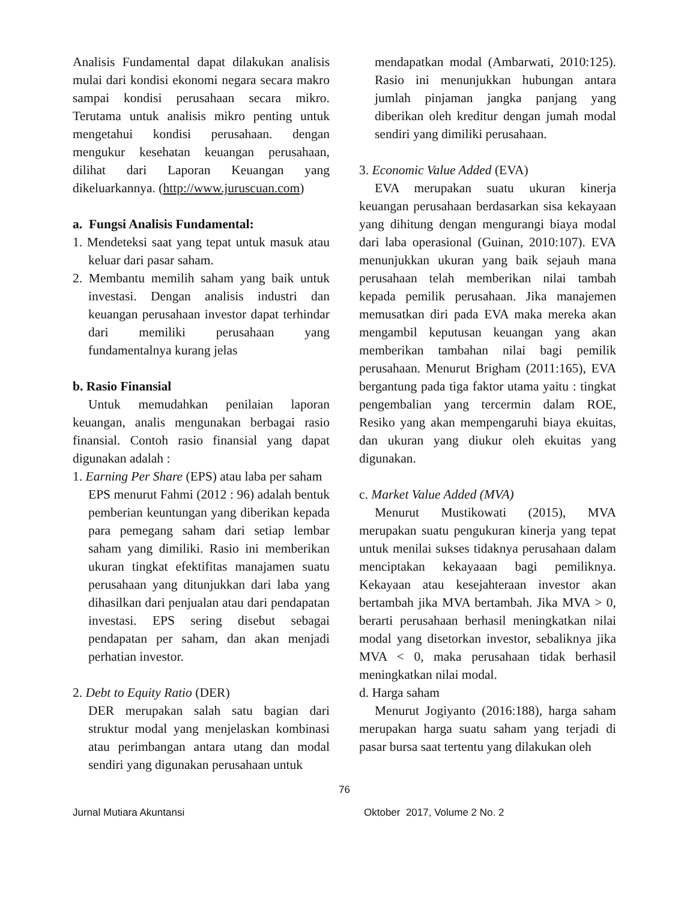Analisis Fundamental dapat dilakukan analisis mulai dari kondisi ekonomi negara secara makro sampai kondisi perusahaan secara mikro. Terutama untuk analisis mikro penting untuk mengetahui kondisi perusahaan. dengan mengukur kesehatan keuangan perusahaan, dilihat dari Laporan Keuangan yang dikeluarkannya. (http://www.juruscuan.com)
a. Fungsi Analisis Fundamental:
1. Mendeteksi saat yang tepat untuk masuk atau keluar dari pasar saham.
2. Membantu memilih saham yang baik untuk investasi. Dengan analisis industri dan keuangan perusahaan investor dapat terhindar dari memiliki perusahaan yang fundamentalnya kurang jelas
b. Rasio Finansial
Untuk memudahkan penilaian laporan keuangan, analis mengunakan berbagai rasio finansial. Contoh rasio finansial yang dapat digunakan adalah :
1. Earning Per Share (EPS) atau laba per saham
EPS menurut Fahmi (2012 : 96) adalah bentuk pemberian keuntungan yang diberikan kepada para pemegang saham dari setiap lembar saham yang dimiliki. Rasio ini memberikan ukuran tingkat efektifitas manajamen suatu perusahaan yang ditunjukkan dari laba yang dihasilkan dari penjualan atau dari pendapatan investasi. EPS sering disebut sebagai pendapatan per saham, dan akan menjadi perhatian investor.
2. Debt to Equity Ratio (DER)
DER merupakan salah satu bagian dari struktur modal yang menjelaskan kombinasi atau perimbangan antara utang dan modal sendiri yang digunakan perusahaan untuk
mendapatkan modal (Ambarwati, 2010:125). Rasio ini menunjukkan hubungan antara jumlah pinjaman jangka panjang yang diberikan oleh kreditur dengan jumah modal sendiri yang dimiliki perusahaan.
3. Economic Value Added (EVA)
EVA merupakan suatu ukuran kinerja keuangan perusahaan berdasarkan sisa kekayaan yang dihitung dengan mengurangi biaya modal dari laba operasional (Guinan, 2010:107). EVA menunjukkan ukuran yang baik sejauh mana perusahaan telah memberikan nilai tambah kepada pemilik perusahaan. Jika manajemen memusatkan diri pada EVA maka mereka akan mengambil keputusan keuangan yang akan memberikan tambahan nilai bagi pemilik perusahaan. Menurut Brigham (2011:165), EVA bergantung pada tiga faktor utama yaitu : tingkat pengembalian yang tercermin dalam ROE, Resiko yang akan mempengaruhi biaya ekuitas, dan ukuran yang diukur oleh ekuitas yang digunakan.
c. Market Value Added (MVA)
Menurut Mustikowati (2015), MVA merupakan suatu pengukuran kinerja yang tepat untuk menilai sukses tidaknya perusahaan dalam menciptakan kekayaaan bagi pemiliknya. Kekayaan atau kesejahteraan investor akan bertambah jika MVA bertambah. Jika MVA > 0, berarti perusahaan berhasil meningkatkan nilai modal yang disetorkan investor, sebaliknya jika MVA < 0, maka perusahaan tidak berhasil meningkatkan nilai modal.
d. Harga saham
Menurut Jogiyanto (2016:188), harga saham merupakan harga suatu saham yang terjadi di pasar bursa saat tertentu yang dilakukan oleh
76
Jurnal Mutiara Akuntansi Oktober 2017, Volume 2 No. 2